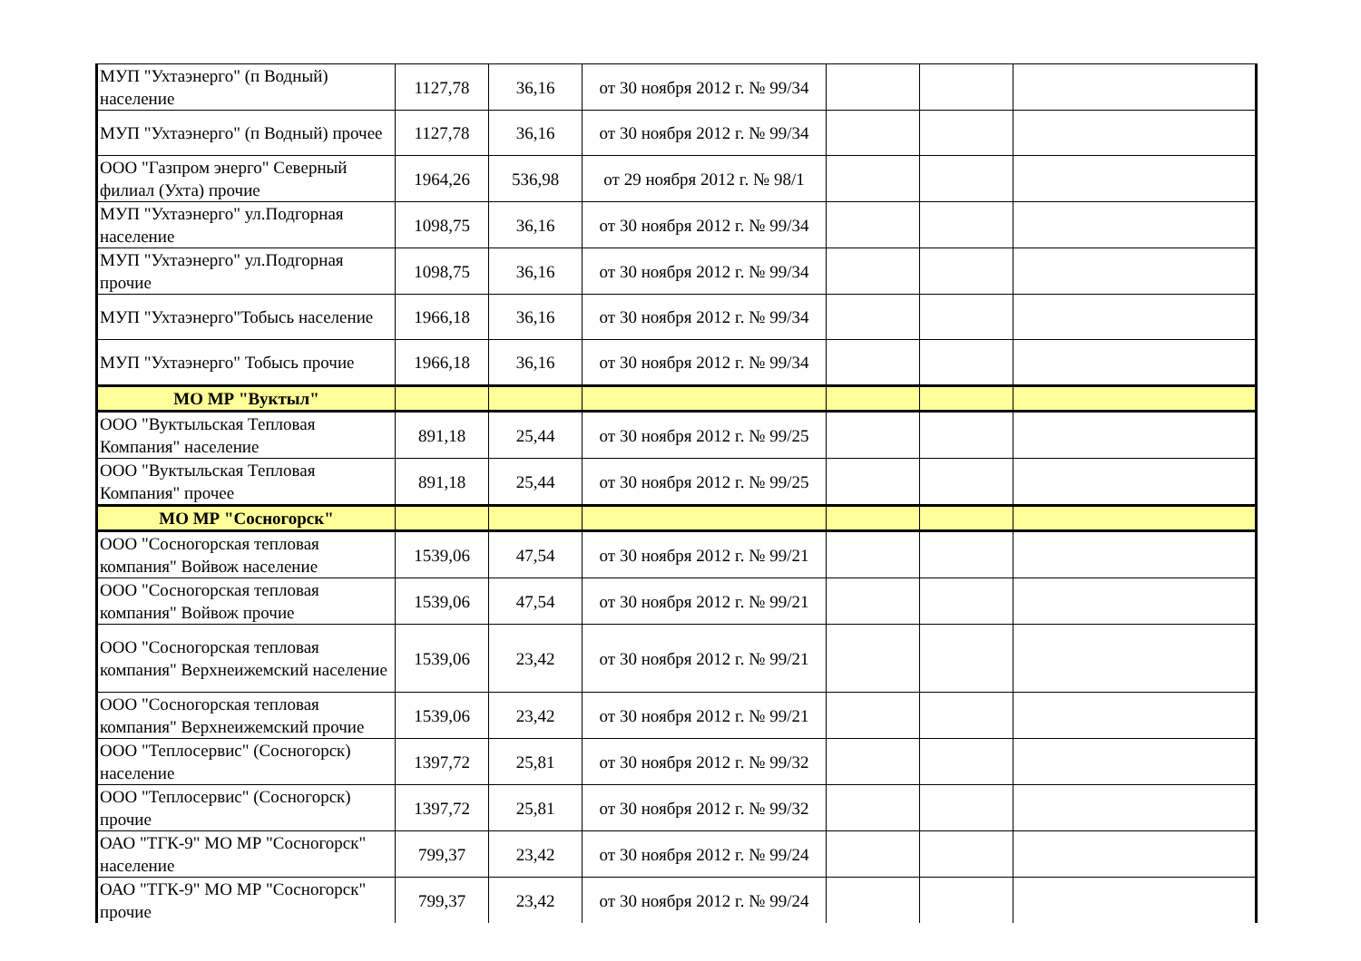| МУП "Ухтаэнерго" (п Водный) население | 1127,78 | 36,16 | от 30 ноября 2012 г. № 99/34 | | | |
| МУП "Ухтаэнерго" (п Водный) прочее | 1127,78 | 36,16 | от 30 ноября 2012 г. № 99/34 | | | |
| ООО "Газпром энерго" Северный филиал (Ухта) прочие | 1964,26 | 536,98 | от 29 ноября 2012 г. № 98/1 | | | |
| МУП "Ухтаэнерго" ул.Подгорная население | 1098,75 | 36,16 | от 30 ноября 2012 г. № 99/34 | | | |
| МУП "Ухтаэнерго" ул.Подгорная прочие | 1098,75 | 36,16 | от 30 ноября 2012 г. № 99/34 | | | |
| МУП "Ухтаэнерго"Тобысь население | 1966,18 | 36,16 | от 30 ноября 2012 г. № 99/34 | | | |
| МУП "Ухтаэнерго" Тобысь прочие | 1966,18 | 36,16 | от 30 ноября 2012 г. № 99/34 | | | |
| МО МР "Вуктыл" | | | | | | |
| ООО "Вуктыльская Тепловая Компания" население | 891,18 | 25,44 | от 30 ноября 2012 г. № 99/25 | | | |
| ООО "Вуктыльская Тепловая Компания" прочее | 891,18 | 25,44 | от 30 ноября 2012 г. № 99/25 | | | |
| МО МР "Сосногорск" | | | | | | |
| ООО "Сосногорская тепловая компания" Войвож население | 1539,06 | 47,54 | от 30 ноября 2012 г. № 99/21 | | | |
| ООО "Сосногорская тепловая компания" Войвож прочие | 1539,06 | 47,54 | от 30 ноября 2012 г. № 99/21 | | | |
| ООО "Сосногорская тепловая компания" Верхнеижемский население | 1539,06 | 23,42 | от 30 ноября 2012 г. № 99/21 | | | |
| ООО "Сосногорская тепловая компания" Верхнеижемский прочие | 1539,06 | 23,42 | от 30 ноября 2012 г. № 99/21 | | | |
| ООО "Теплосервис" (Сосногорск) население | 1397,72 | 25,81 | от 30 ноября 2012 г. № 99/32 | | | |
| ООО "Теплосервис" (Сосногорск) прочие | 1397,72 | 25,81 | от 30 ноября 2012 г. № 99/32 | | | |
| ОАО "ТГК-9" МО МР "Сосногорск" население | 799,37 | 23,42 | от 30 ноября 2012 г. № 99/24 | | | |
| ОАО "ТГК-9" МО МР "Сосногорск" прочие | 799,37 | 23,42 | от 30 ноября 2012 г. № 99/24 | | | |